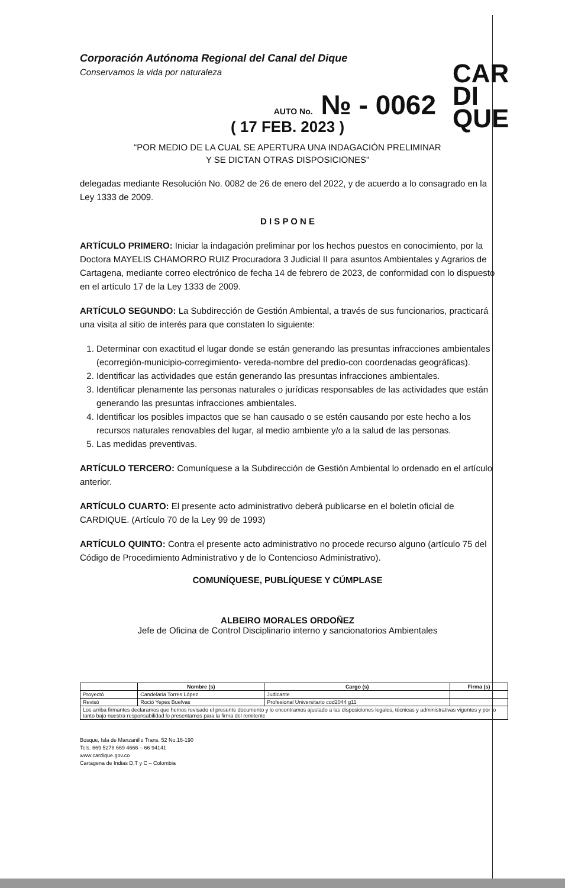Corporación Autónoma Regional del Canal del Dique
Conservamos la vida por naturaleza
CAR
DI
QUE
AUTO No. № - 0062
( 17 FEB. 2023 )
“POR MEDIO DE LA CUAL SE APERTURA UNA INDAGACIÓN PRELIMINAR
Y SE DICTAN OTRAS DISPOSICIONES”
delegadas mediante Resolución No. 0082 de 26 de enero del 2022, y de acuerdo a lo consagrado en la Ley 1333 de 2009.
D I S P O N E
ARTÍCULO PRIMERO: Iniciar la indagación preliminar por los hechos puestos en conocimiento, por la Doctora MAYELIS CHAMORRO RUIZ Procuradora 3 Judicial II para asuntos Ambientales y Agrarios de Cartagena, mediante correo electrónico de fecha 14 de febrero de 2023, de conformidad con lo dispuesto en el artículo 17 de la Ley 1333 de 2009.
ARTÍCULO SEGUNDO: La Subdirección de Gestión Ambiental, a través de sus funcionarios, practicará una visita al sitio de interés para que constaten lo siguiente:
1. Determinar con exactitud el lugar donde se están generando las presuntas infracciones ambientales (ecorregión-municipio-corregimiento- vereda-nombre del predio-con coordenadas geográficas).
2. Identificar las actividades que están generando las presuntas infracciones ambientales.
3. Identificar plenamente las personas naturales o jurídicas responsables de las actividades que están generando las presuntas infracciones ambientales.
4. Identificar los posibles impactos que se han causado o se estén causando por este hecho a los recursos naturales renovables del lugar, al medio ambiente y/o a la salud de las personas.
5. Las medidas preventivas.
ARTÍCULO TERCERO: Comuníquese a la Subdirección de Gestión Ambiental lo ordenado en el artículo anterior.
ARTÍCULO CUARTO: El presente acto administrativo deberá publicarse en el boletín oficial de CARDIQUE. (Artículo 70 de la Ley 99 de 1993)
ARTÍCULO QUINTO: Contra el presente acto administrativo no procede recurso alguno (artículo 75 del Código de Procedimiento Administrativo y de lo Contencioso Administrativo).
COMUNÍQUESE, PUBLÍQUESE Y CÚMPLASE
ALBEIRO MORALES ORDOÑEZ
Jefe de Oficina de Control Disciplinario interno y sancionatorios Ambientales
| | Nombre (s) | Cargo (s) | Firma (s) |
| --- | --- | --- | --- |
| Proyectó | Candelaria Torres López | Judicante | |
| Revisó | Roció Yepes Buelvas | Profesional Universitario cod2044 g11 | |
| Los arriba firmantes declaramos que hemos revisado el presente documento y lo encontramos ajustado a las disposiciones legales, técnicas y administrativas vigentes y por lo tanto bajo nuestra responsabilidad lo presentamos para la firma del remitente | | | |
Bosque, Isla de Manzanillo Trans. 52 No.16-190
Tels. 669 5278 669 4666 – 66 94141
www.cardique.gov.co
Cartagena de Indias D.T y C – Colombia